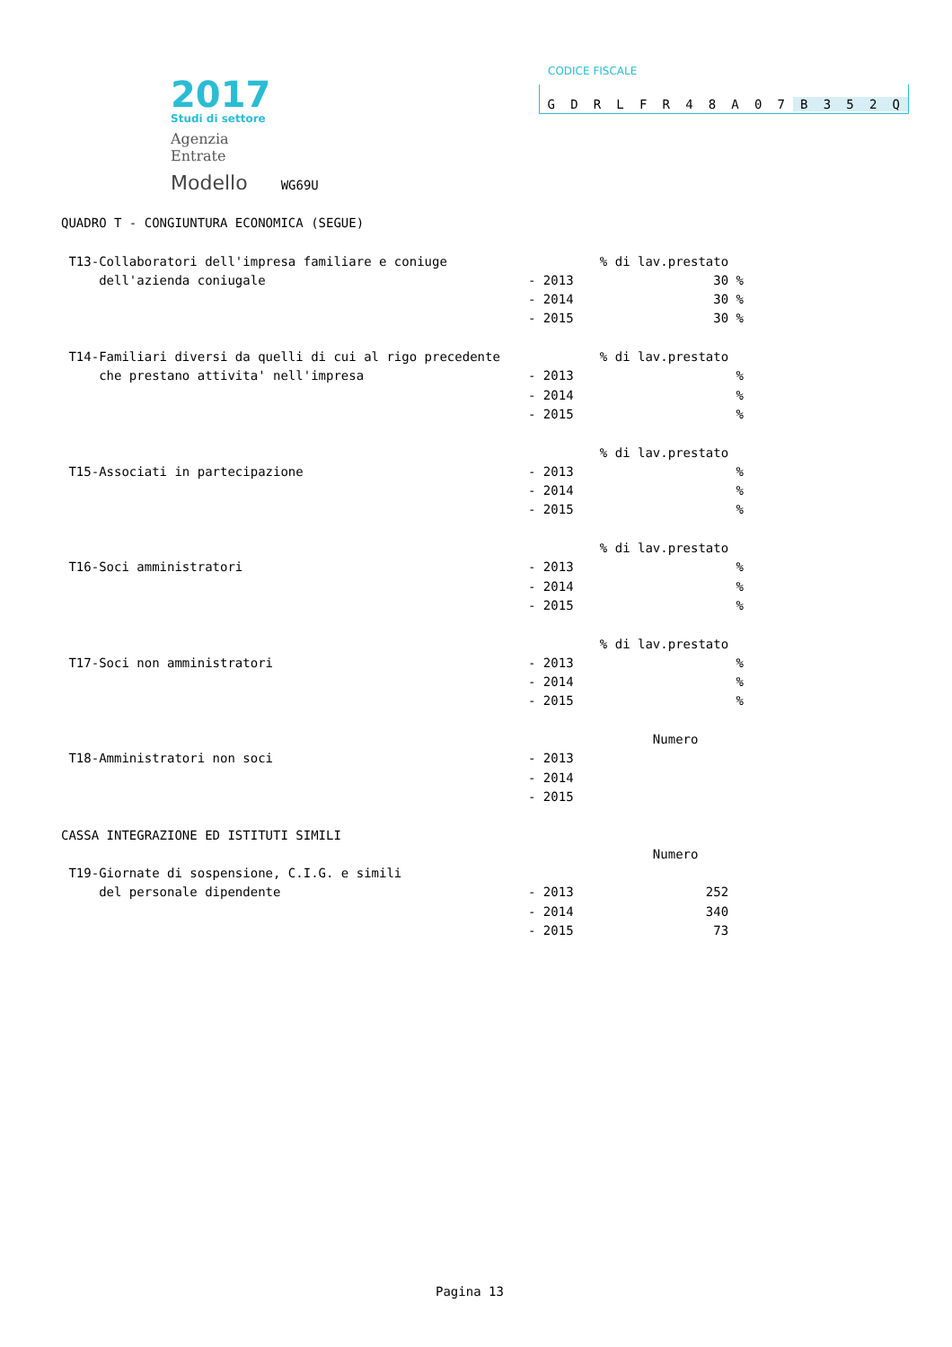2017
Studi di settore
Agenzia
Entrate
Modello WG69U
CODICE FISCALE
GDRLFR 48 A 07 B 352 Q
| QUADRO T - CONGIUNTURA ECONOMICA (SEGUE) | | |
| T13-Collaboratori dell'impresa familiare e coniuge | | % di lav.prestato |
| dell'azienda coniugale | - 2013 | 30 % |
| | - 2014 | 30 % |
| | - 2015 | 30 % |
| T14-Familiari diversi da quelli di cui al rigo precedente | | % di lav.prestato |
| che prestano attivita' nell'impresa | - 2013 | % |
| | - 2014 | % |
| | - 2015 | % |
| | | % di lav.prestato |
| T15-Associati in partecipazione | - 2013 | % |
| | - 2014 | % |
| | - 2015 | % |
| | | % di lav.prestato |
| T16-Soci amministratori | - 2013 | % |
| | - 2014 | % |
| | - 2015 | % |
| | | % di lav.prestato |
| T17-Soci non amministratori | - 2013 | % |
| | - 2014 | % |
| | - 2015 | % |
| | | Numero |
| T18-Amministratori non soci | - 2013 | |
| | - 2014 | |
| | - 2015 | |
| CASSA INTEGRAZIONE ED ISTITUTI SIMILI | | |
| | | Numero |
| T19-Giornate di sospensione, C.I.G. e simili | | |
| del personale dipendente | - 2013 | 252 |
| | - 2014 | 340 |
| | - 2015 | 73 |
Pagina 13